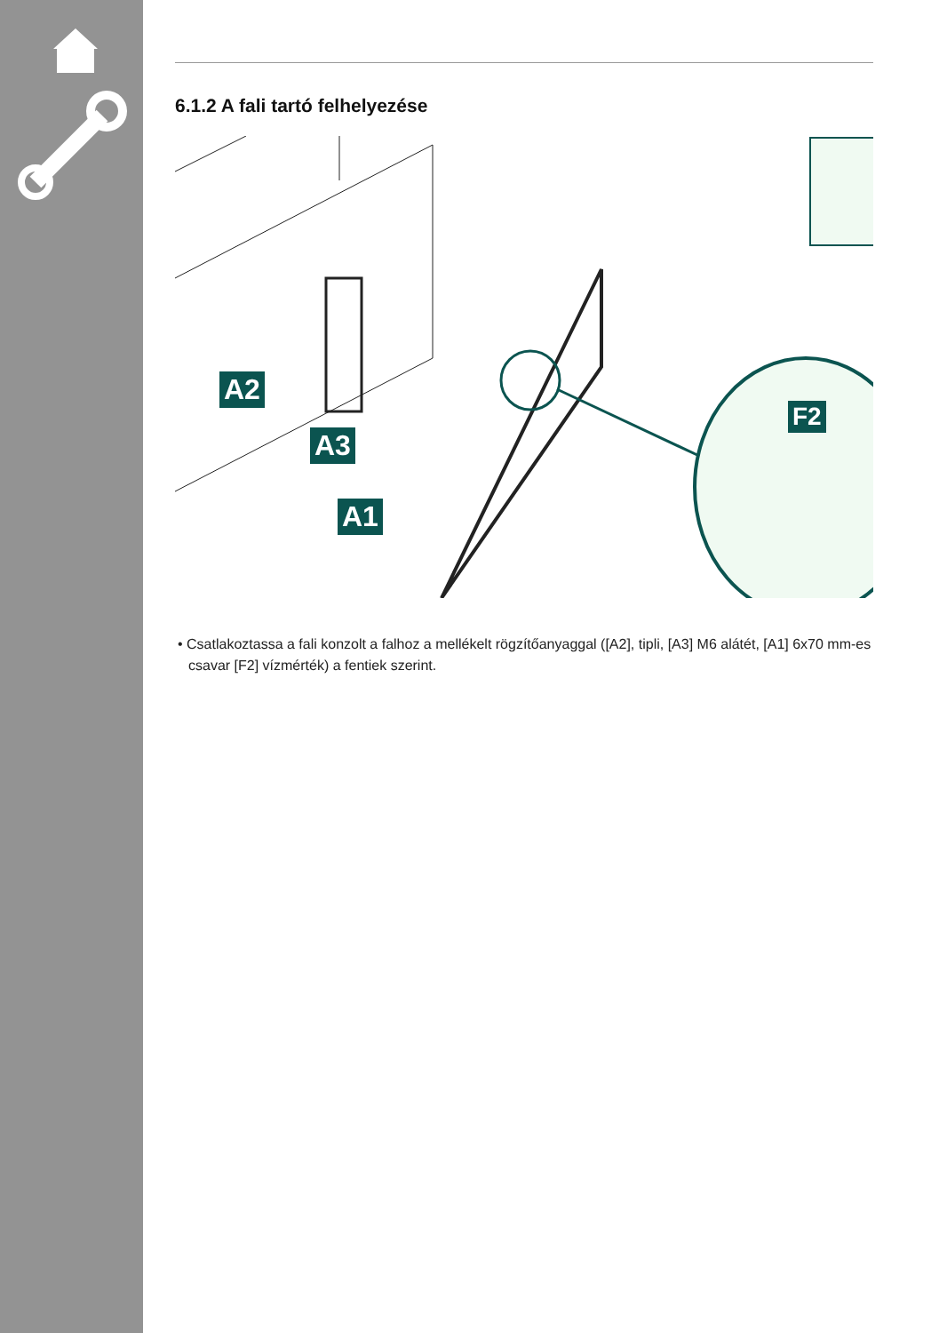6.1.2 A fali tartó felhelyezése
A2
A3
A1
F2
• Csatlakoztassa a fali konzolt a falhoz a mellékelt rögzítőanyaggal ([A2], tipli, [A3] M6 alátét, [A1] 6x70 mm-es csavar [F2] vízmérték) a fentiek szerint.